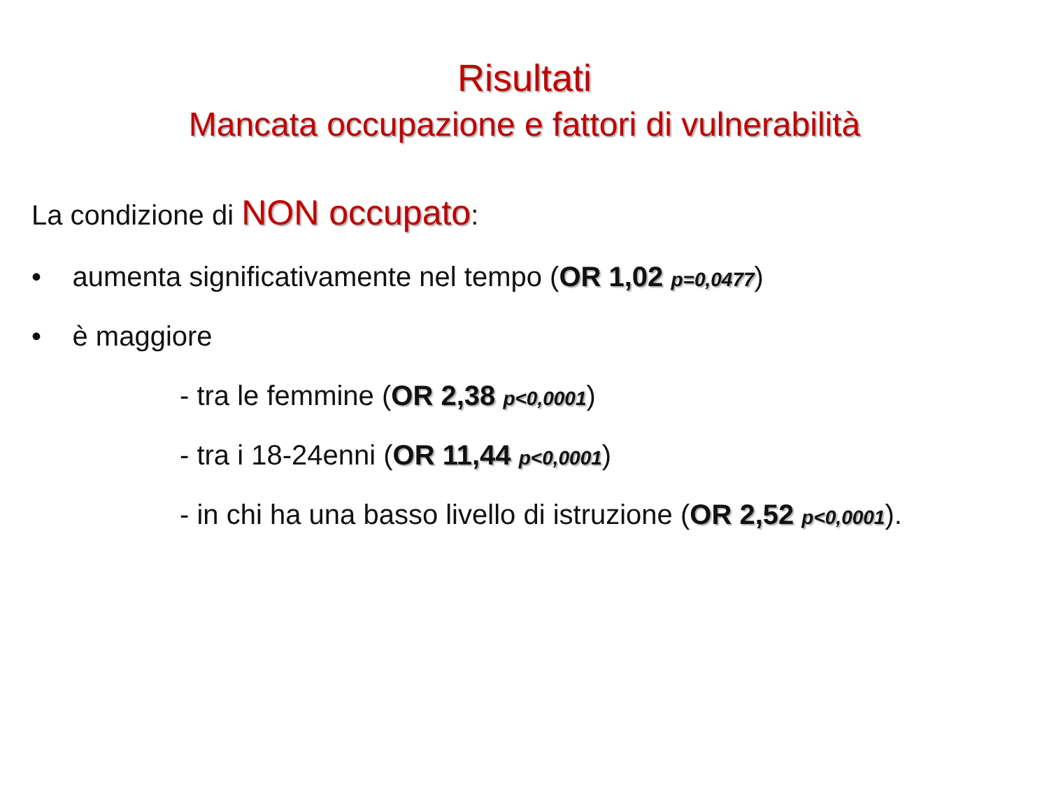Risultati
Mancata occupazione e fattori di vulnerabilità
La condizione di NON occupato:
• aumenta significativamente nel tempo (OR 1,02 p=0,0477)
• è maggiore
- tra le femmine (OR 2,38 p<0,0001)
- tra i 18-24enni (OR 11,44 p<0,0001)
- in chi ha una basso livello di istruzione (OR 2,52 p<0,0001).